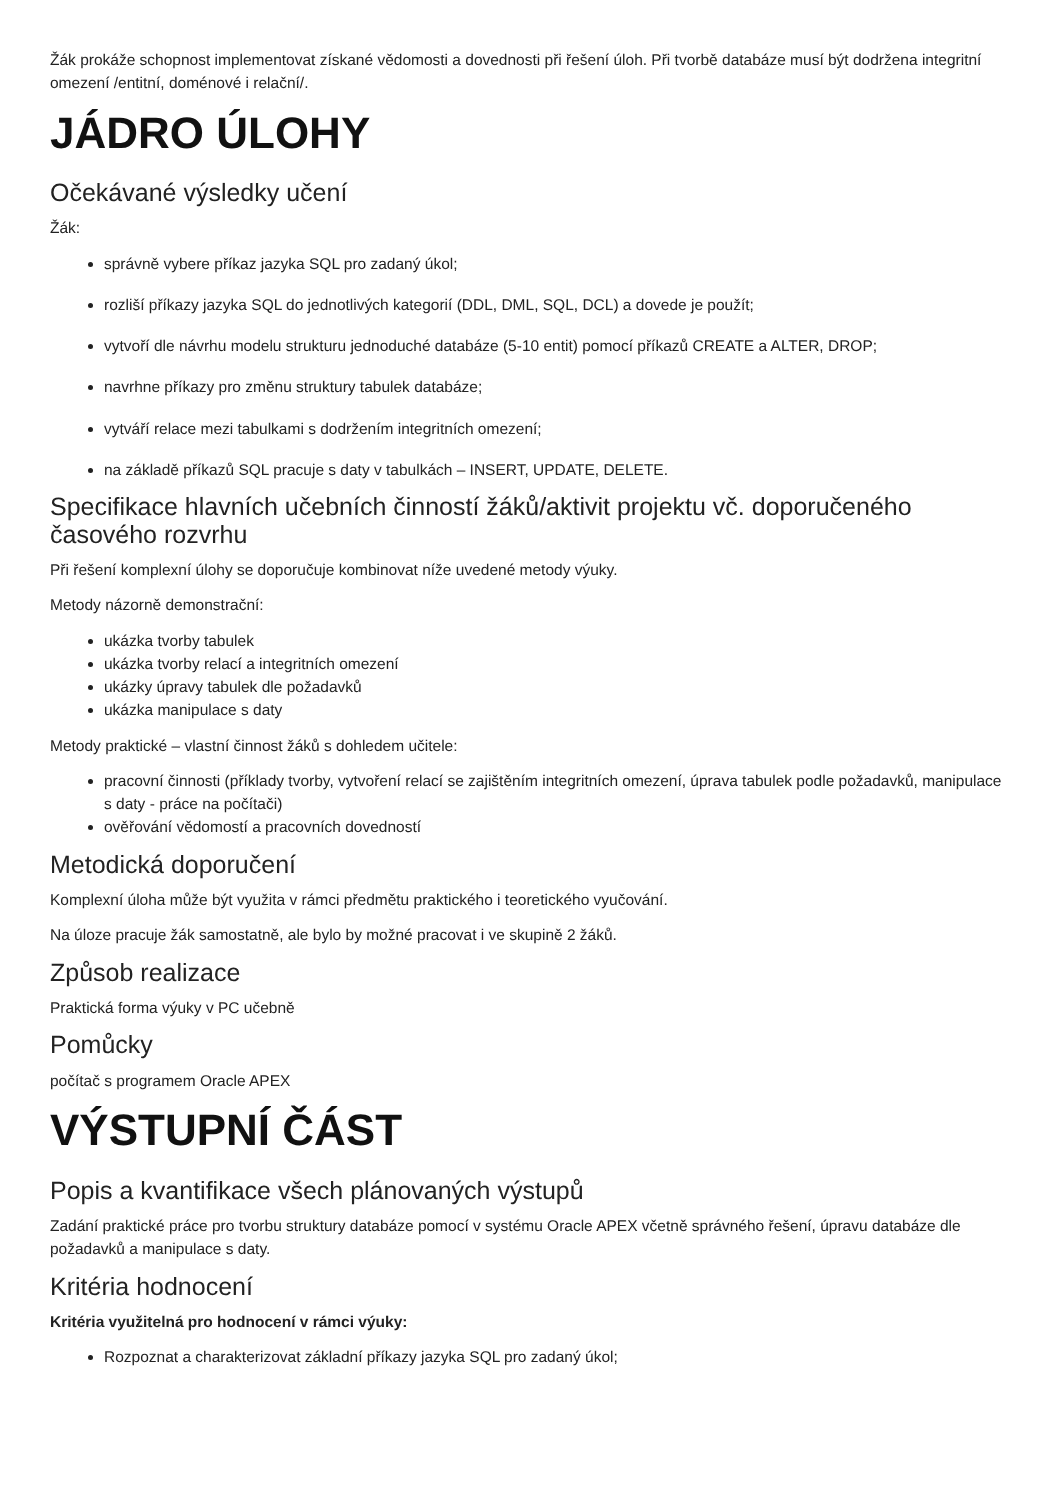Žák prokáže schopnost implementovat získané vědomosti a dovednosti při řešení úloh. Při tvorbě databáze musí být dodržena integritní omezení /entitní, doménové i relační/.
JÁDRO ÚLOHY
Očekávané výsledky učení
Žák:
správně vybere příkaz jazyka SQL pro zadaný úkol;
rozliší příkazy jazyka SQL do jednotlivých kategorií (DDL, DML, SQL, DCL) a dovede je použít;
vytvoří dle návrhu modelu strukturu jednoduché databáze (5-10 entit) pomocí příkazů CREATE a ALTER, DROP;
navrhne příkazy pro změnu struktury tabulek databáze;
vytváří relace mezi tabulkami s dodržením integritních omezení;
na základě příkazů SQL pracuje s daty v tabulkách – INSERT, UPDATE, DELETE.
Specifikace hlavních učebních činností žáků/aktivit projektu vč. doporučeného časového rozvrhu
Při řešení komplexní úlohy se doporučuje kombinovat níže uvedené metody výuky.
Metody názorně demonstrační:
ukázka tvorby tabulek
ukázka tvorby relací a integritních omezení
ukázky úpravy tabulek dle požadavků
ukázka manipulace s daty
Metody praktické – vlastní činnost žáků s dohledem učitele:
pracovní činnosti (příklady tvorby, vytvoření relací se zajištěním integritních omezení, úprava tabulek podle požadavků, manipulace s daty - práce na počítači)
ověřování vědomostí a pracovních dovedností
Metodická doporučení
Komplexní úloha může být využita v rámci předmětu praktického i teoretického vyučování.
Na úloze pracuje žák samostatně, ale bylo by možné pracovat i ve skupině 2 žáků.
Způsob realizace
Praktická forma výuky v PC učebně
Pomůcky
počítač s programem Oracle APEX
VÝSTUPNÍ ČÁST
Popis a kvantifikace všech plánovaných výstupů
Zadání praktické práce pro tvorbu struktury databáze pomocí v systému Oracle APEX včetně správného řešení, úpravu databáze dle požadavků a manipulace s daty.
Kritéria hodnocení
Kritéria využitelná pro hodnocení v rámci výuky:
Rozpoznat a charakterizovat základní příkazy jazyka SQL pro zadaný úkol;